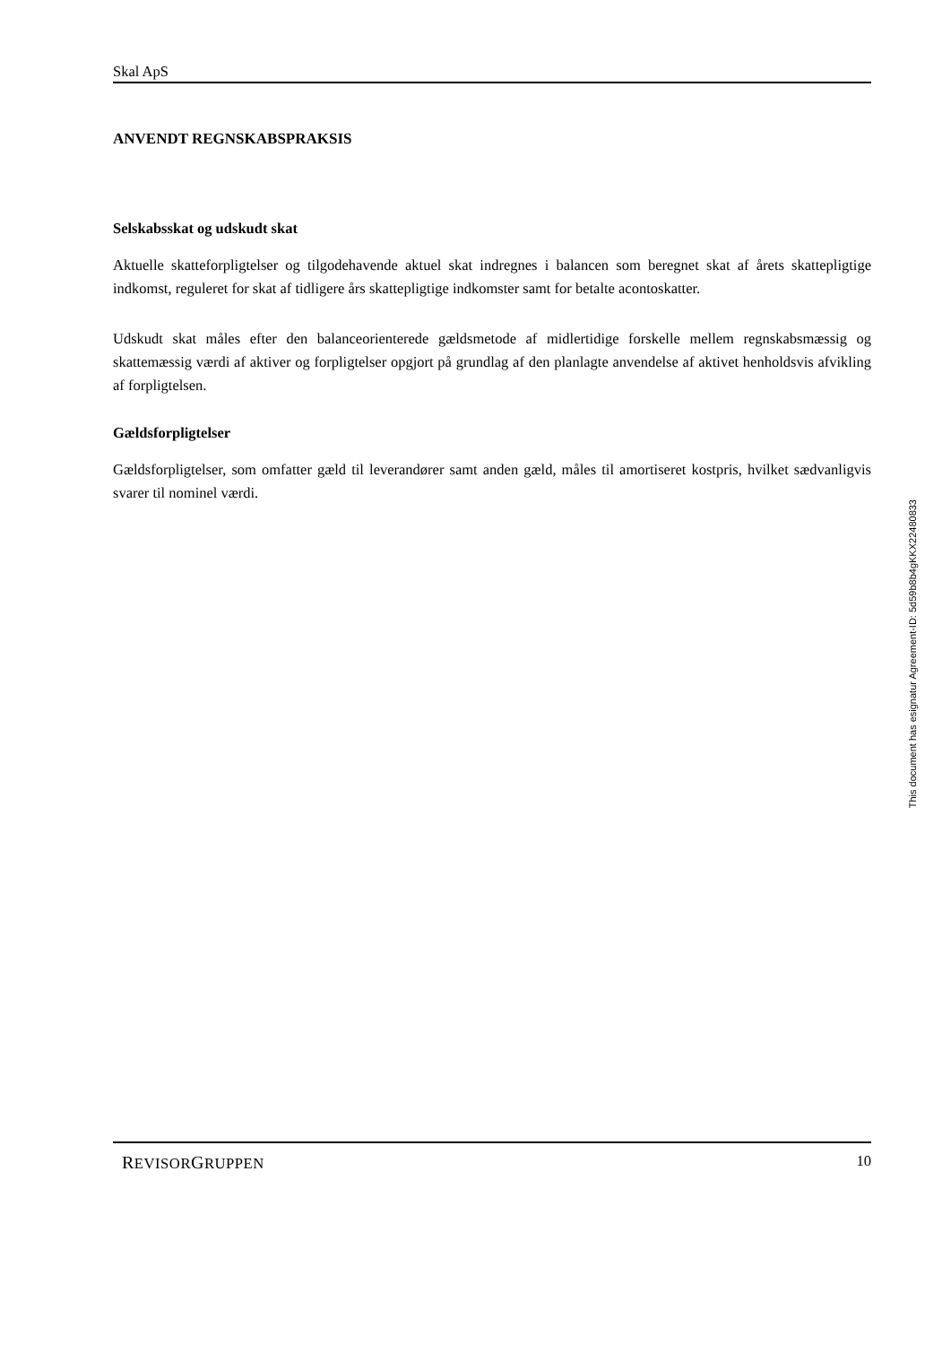Skal ApS
ANVENDT REGNSKABSPRAKSIS
Selskabsskat og udskudt skat
Aktuelle skatteforpligtelser og tilgodehavende aktuel skat indregnes i balancen som beregnet skat af årets skattepligtige indkomst, reguleret for skat af tidligere års skattepligtige indkomster samt for betalte aconto­skatter.
Udskudt skat måles efter den balanceorienterede gældsmetode af midlertidige forskelle mellem regn­skabsmæssig og skattemæssig værdi af aktiver og forpligtelser opgjort på grundlag af den planlagte an­vendelse af aktivet henholdsvis afvikling af forpligtelsen.
Gældsforpligtelser
Gældsforpligtelser, som omfatter gæld til leverandører samt anden gæld, måles til amortiseret kostpris, hvilket sædvanligvis svarer til nominel værdi.
This document has esignatur Agreement-ID: 5d59b8b4gKKX22480833
REVISORGRUPPEN 10